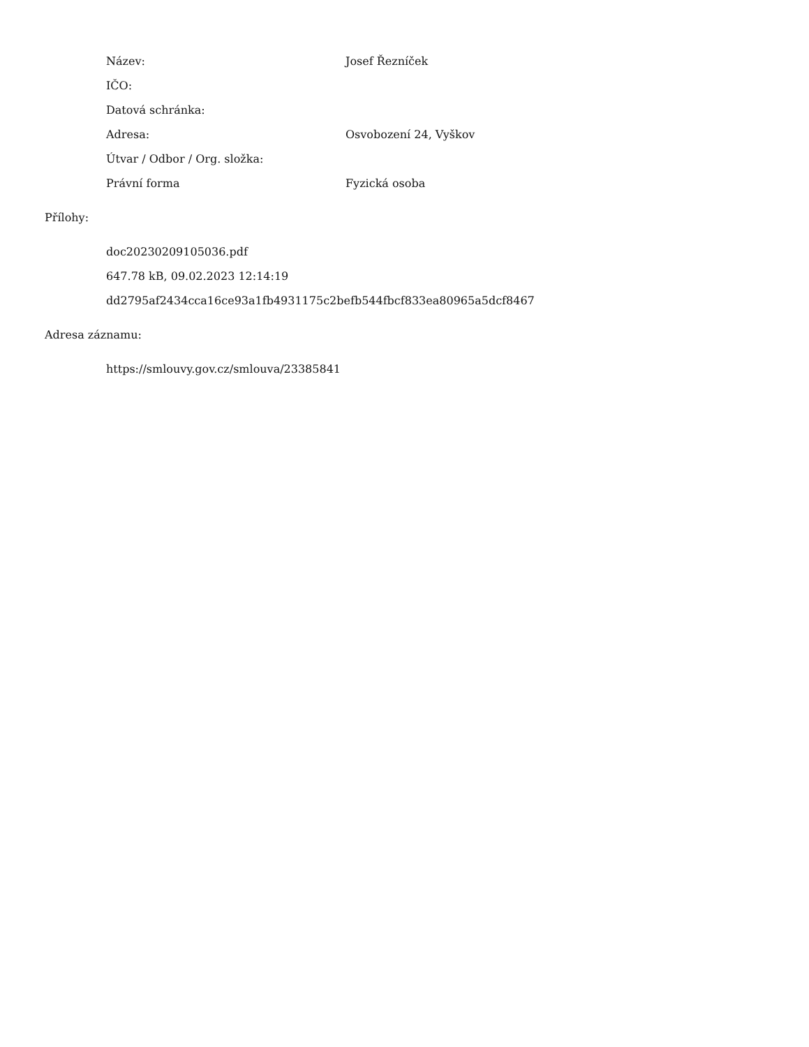| Název: | Josef Řezníček |
| IČO: | |
| Datová schránka: | |
| Adresa: | Osvobození 24, Vyškov |
| Útvar / Odbor / Org. složka: | |
| Právní forma | Fyzická osoba |
Přílohy:
doc20230209105036.pdf
647.78 kB, 09.02.2023 12:14:19
dd2795af2434cca16ce93a1fb4931175c2befb544fbcf833ea80965a5dcf8467
Adresa záznamu:
https://smlouvy.gov.cz/smlouva/23385841